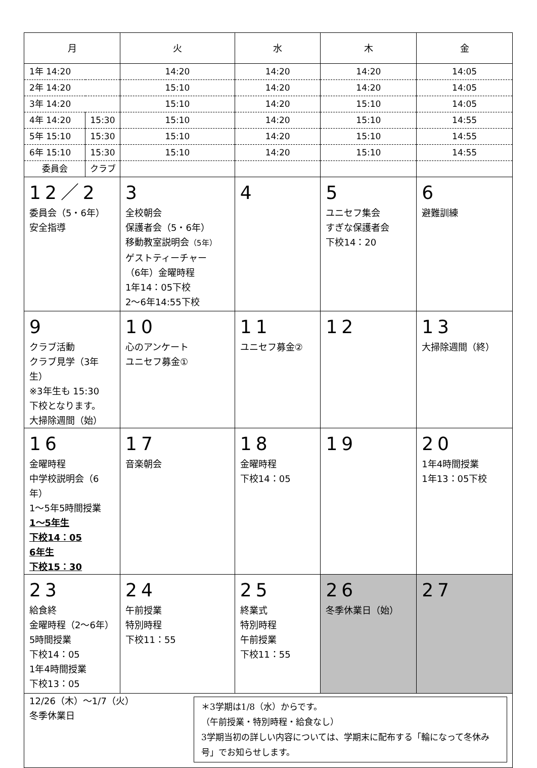| 月 | | 火 | 水 | 木 | 金 |
| --- | --- | --- | --- | --- | --- |
| 1年 14:20 | | 14:20 | 14:20 | 14:20 | 14:05 |
| 2年 14:20 | | 15:10 | 14:20 | 14:20 | 14:05 |
| 3年 14:20 | | 15:10 | 14:20 | 15:10 | 14:05 |
| 4年 14:20 | 15:30 | 15:10 | 14:20 | 15:10 | 14:55 |
| 5年 15:10 | 15:30 | 15:10 | 14:20 | 15:10 | 14:55 |
| 6年 15:10 | 15:30 | 15:10 | 14:20 | 15:10 | 14:55 |
| 委員会 | クラブ | | | | |
| 12／2 委員会（5・6年） 安全指導 | | 3 全校朝会 保護者会（5・6年） 移動教室説明会 （5年） ゲストティーチャー （6年）金曜時程 1年14：05下校 2～6年14:55下校 | 4 | 5 ユニセフ集会 すぎな保護者会 下校14：20 | 6 避難訓練 |
| 9 クラブ活動 クラブ見学（3年生） ※3年生も 15:30 下校となります。 大掃除週間（始） | | 10 心のアンケート ユニセフ募金① | 11 ユニセフ募金② | 12 | 13 大掃除週間（終） |
| 16 金曜時程 中学校説明会（6年） 1～5年5時間授業 1～5年生 下校14：05 6年生 下校15：30 | | 17 音楽朝会 | 18 金曜時程 下校14：05 | 19 | 20 1年4時間授業 1年13：05下校 |
| 23 給食終 金曜時程（2～6年） 5時間授業 下校14：05 1年4時間授業 下校13：05 | | 24 午前授業 特別時程 下校11：55 | 25 終業式 特別時程 午前授業 下校11：55 | 26 冬季休業日（始） | 27 |
| 12/26（木）～1/7（火） 冬季休業日 ＊3学期は1/8（水）からです。 （午前授業・特別時程・給食なし） 3学期当初の詳しい内容については、学期末に配布する「輪になって冬休み号」でお知らせします。 | | | | | |